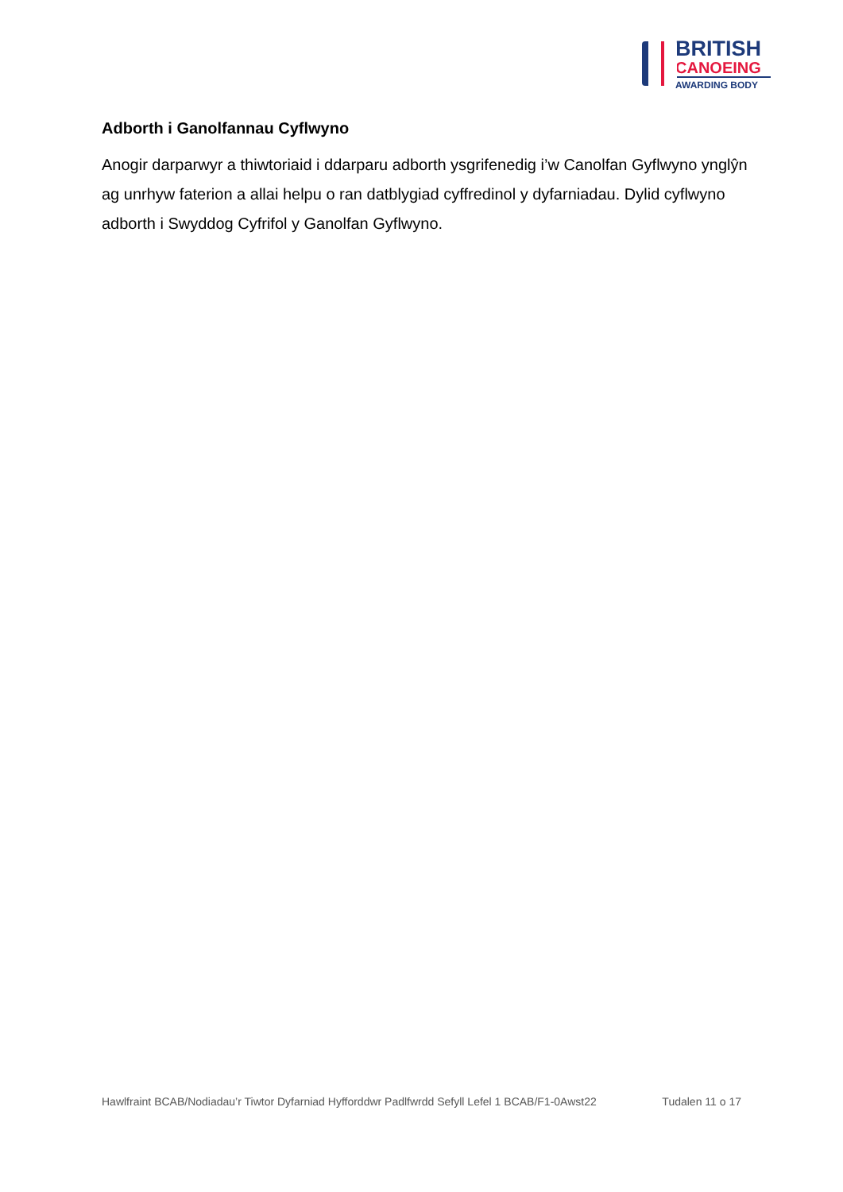BRITISH
CANOEING
AWARDING BODY
Adborth i Ganolfannau Cyflwyno
Anogir darparwyr a thiwtoriaid i ddarparu adborth ysgrifenedig i’w Canolfan Gyflwyno ynglŷn ag unrhyw faterion a allai helpu o ran datblygiad cyffredinol y dyfarniadau. Dylid cyflwyno adborth i Swyddog Cyfrifol y Ganolfan Gyflwyno.
Hawlfraint BCAB/Nodiadau’r Tiwtor Dyfarniad Hyfforddwr Padlfwrdd Sefyll Lefel 1 BCAB/F1-0Awst22 Tudalen 11 o 17